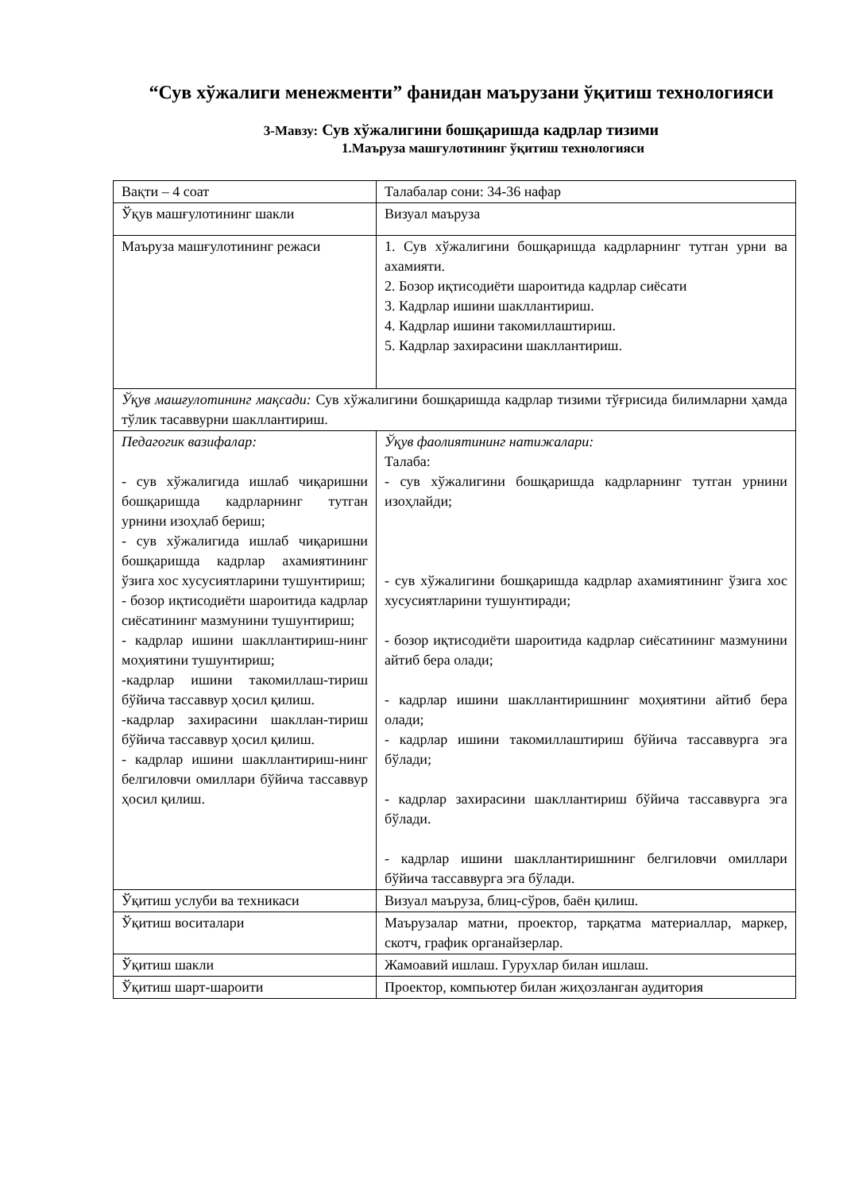“Сув хўжалиги менежменти” фанидан маърузани ўқитиш технологияси
3-Мавзу: Сув хўжалигини бошқаришда кадрлар тизими
1.Маъруза машғулотининг ўқитиш технологияси
| Вақти – 4 соат | Талабалар сони: 34-36 нафар |
| Ўқув машғулотининг шакли | Визуал маъруза |
| Маъруза машғулотининг режаси | 1. Сув хўжалигини бошқаришда кадрларнинг тутган урни ва ахамияти. 2. Бозор иқтисодиёти шароитида кадрлар сиёсати 3. Кадрлар ишини шакллантириш. 4. Кадрлар ишини такомиллаштириш. 5. Кадрлар захирасини шакллантириш. |
| Ўқув машғулотининг мақсади: Сув хўжалигини бошқаришда кадрлар тизими тўғрисида билимларни ҳамда тўлик тасаввурни шакллантириш. | |
| Педагогик вазифалар: - сув хўжалигида ишлаб чиқаришни бошқаришда кадрларнинг тутган урнини изоҳлаб бериш; - сув хўжалигида ишлаб чиқаришни бошқаришда кадрлар ахамиятининг ўзига хос хусусиятларини тушунтириш; - бозор иқтисодиёти шароитида кадрлар сиёсатининг мазмунини тушунтириш; - кадрлар ишини шакллантириш-нинг моҳиятини тушунтириш; -кадрлар ишини такомиллаш-тириш бўйича тассаввур ҳосил қилиш. -кадрлар захирасини шакллан-тириш бўйича тассаввур ҳосил қилиш. - кадрлар ишини шакллантириш-нинг белгиловчи омиллари бўйича тассаввур ҳосил қилиш. | Ўқув фаолиятининг натижалари: Талаба: - сув хўжалигини бошқаришда кадрларнинг тутган урнини изоҳлайди; - сув хўжалигини бошқаришда кадрлар ахамиятининг ўзига хос хусусиятларини тушунтиради; - бозор иқтисодиёти шароитида кадрлар сиёсатининг мазмунини айтиб бера олади; - кадрлар ишини шакллантиришнинг моҳиятини айтиб бера олади; - кадрлар ишини такомиллаштириш бўйича тассаввурга эга бўлади; - кадрлар захирасини шакллантириш бўйича тассаввурга эга бўлади. - кадрлар ишини шакллантиришнинг белгиловчи омиллари бўйича тассаввурга эга бўлади. |
| Ўқитиш услуби ва техникаси | Визуал маъруза, блиц-сўров, баён қилиш. |
| Ўқитиш воситалари | Маърузалар матни, проектор, тарқатма материаллар, маркер, скотч, график органайзерлар. |
| Ўқитиш шакли | Жамоавий ишлаш. Гурухлар билан ишлаш. |
| Ўқитиш шарт-шароити | Проектор, компьютер билан жиҳозланган аудитория |